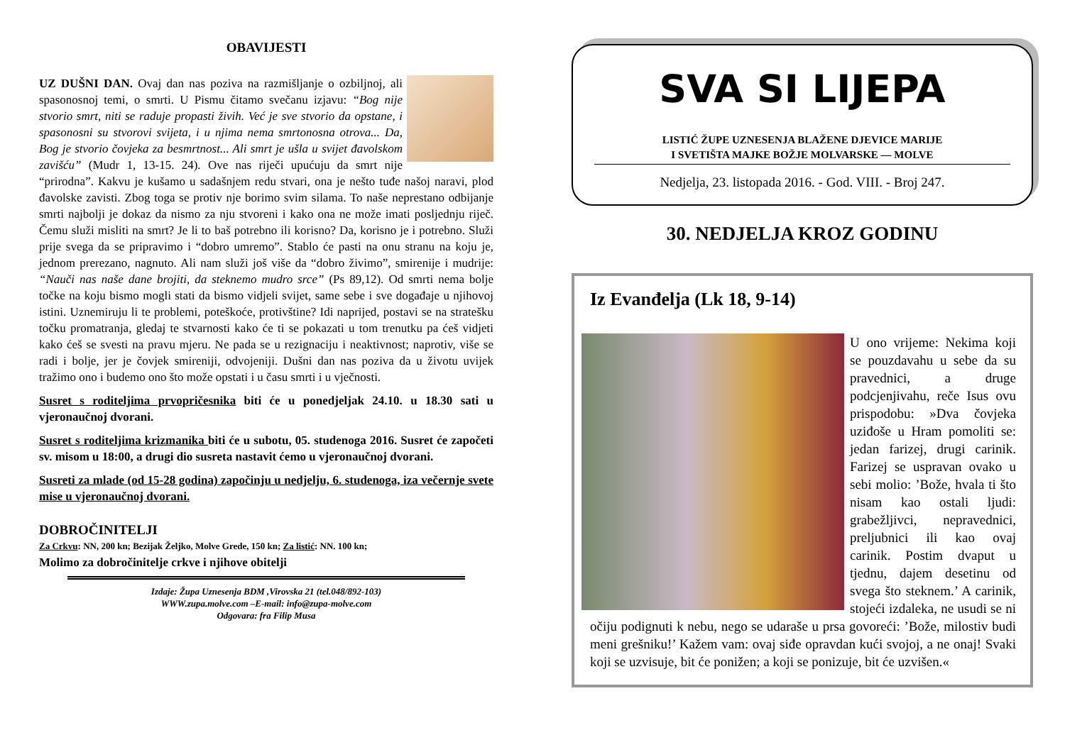OBAVIJESTI
UZ DUŠNI DAN. Ovaj dan nas poziva na razmišljanje o ozbiljnoj, ali spasonosnoj temi, o smrti. U Pismu čitamo svečanu izjavu: “Bog nije stvorio smrt, niti se raduje propasti živih. Već je sve stvorio da opstane, i spasonosni su stvorovi svijeta, i u njima nema smrtonosna otrova... Da, Bog je stvorio čovjeka za besmrtnost... Ali smrt je ušla u svijet đavolskom zavišću” (Mudr 1, 13-15. 24). Ove nas riječi upućuju da smrt nije “prirodna”. Kakvu je kušamo u sadašnjem redu stvari, ona je nešto tuđe našoj naravi, plod đavolske zavisti. Zbog toga se protiv nje borimo svim silama. To naše neprestano odbijanje smrti najbolji je dokaz da nismo za nju stvoreni i kako ona ne može imati posljednju riječ. Čemu služi misliti na smrt? Je li to baš potrebno ili korisno? Da, korisno je i potrebno. Služi prije svega da se pripravimo i “dobro umremo”. Stablo će pasti na onu stranu na koju je, jednom prerezano, nagnuto. Ali nam služi još više da “dobro živimo”, smirenije i mudrije: “Nauči nas naše dane brojiti, da steknemo mudro srce” (Ps 89,12). Od smrti nema bolje točke na koju bismo mogli stati da bismo vidjeli svijet, same sebe i sve događaje u njihovoj istini. Uznemiruju li te problemi, poteškoće, protivštine? Idi naprijed, postavi se na stratešku točku promatranja, gledaj te stvarnosti kako će ti se pokazati u tom trenutku pa ćeš vidjeti kako ćeš se svesti na pravu mjeru. Ne pada se u rezignaciju i neaktivnost; naprotiv, više se radi i bolje, jer je čovjek smireniji, odvojeniji. Dušni dan nas poziva da u životu uvijek tražimo ono i budemo ono što može opstati i u času smrti i u vječnosti.
Susret s roditeljima prvopričesnika biti će u ponedjeljak 24.10. u 18.30 sati u vjeronaučnoj dvorani.
Susret s roditeljima krizmanika biti će u subotu, 05. studenoga 2016. Susret će započeti sv. misom u 18:00, a drugi dio susreta nastavit ćemo u vjeronaučnoj dvorani.
Susreti za mlade (od 15-28 godina) započinju u nedjelju, 6. studenoga, iza večernje svete mise u vjeronaučnoj dvorani.
DOBROČINITELJI
Za Crkvu: NN, 200 kn; Bezijak Željko, Molve Grede, 150 kn; Za listić: NN. 100 kn;
Molimo za dobročinitelje crkve i njihove obitelji
Izdaje: Župa Uznesenja BDM ,Virovska 21 (tel.048/892-103)
WWW.zupa.molve.com –E-mail: info@zupa-molve.com
Odgovara: fra Filip Musa
SVA SI LIJEPA
LISTIĆ ŽUPE UZNESENJA BLAŽENE DJEVICE MARIJE
I SVETIŠTA MAJKE BOŽJE MOLVARSKE — MOLVE
Nedjelja, 23. listopada 2016. - God. VIII. - Broj 247.
30. NEDJELJA KROZ GODINU
Iz Evanđelja (Lk 18, 9-14)
U ono vrijeme: Nekima koji se pouzdavahu u sebe da su pravednici, a druge podcjenjivahu, reče Isus ovu prispodobu: »Dva čovjeka uziđoše u Hram pomoliti se: jedan farizej, drugi carinik. Farizej se uspravan ovako u sebi molio: ’Bože, hvala ti što nisam kao ostali ljudi: grabežljivci, nepravednici, preljubnici ili kao ovaj carinik. Postim dvaput u tjednu, dajem desetinu od svega što steknem.’ A carinik, stojeći izdaleka, ne usudi se ni očiju podignuti k nebu, nego se udaraše u prsa govoreći: ’Bože, milostiv budi meni grešniku!’ Kažem vam: ovaj siđe opravdan kući svojoj, a ne onaj! Svaki koji se uzvisuje, bit će ponižen; a koji se ponizuje, bit će uzvišen.«